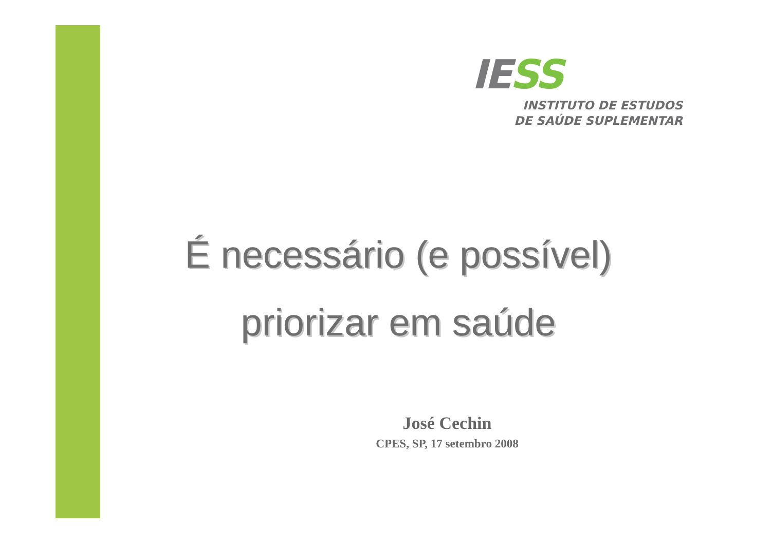IE SS
INSTITUTO DE ESTUDOS
DE SAÚDE SUPLEMENTAR
É necessário (e possível)
priorizar em saúde
José Cechin
CPES, SP, 17 setembro 2008